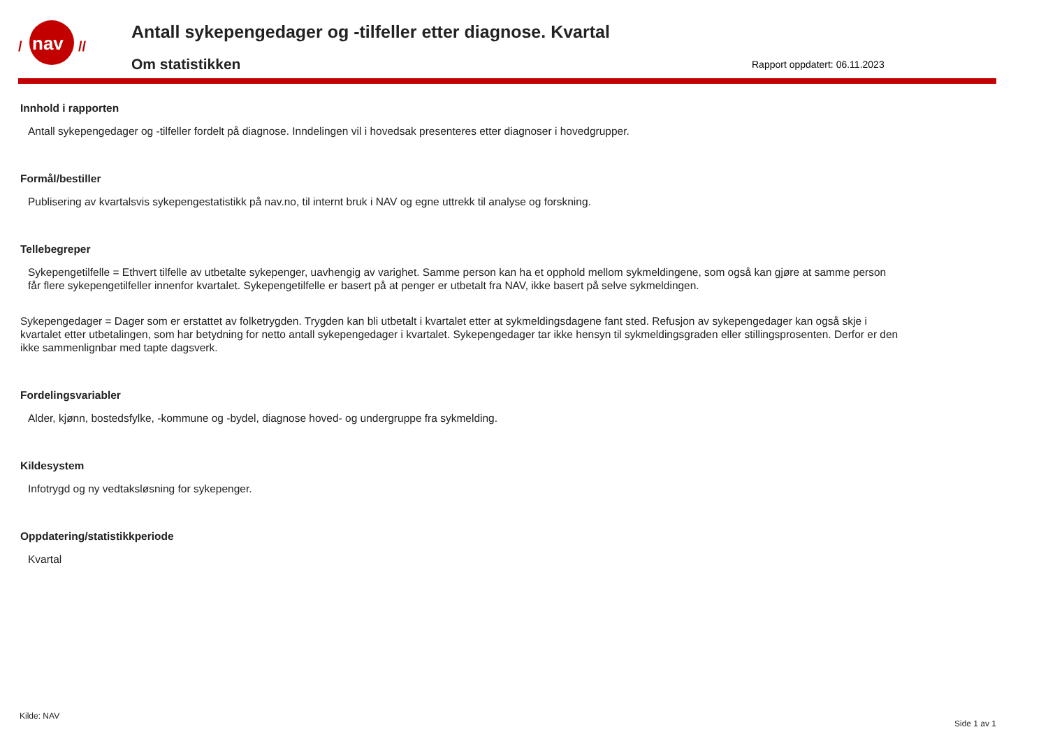nav
/
//
Antall sykepengedager og -tilfeller etter diagnose. Kvartal
Om statistikken
Rapport oppdatert: 06.11.2023
Innhold i rapporten
Antall sykepengedager og -tilfeller fordelt på diagnose. Inndelingen vil i hovedsak presenteres etter diagnoser i hovedgrupper.
Formål/bestiller
Publisering av kvartalsvis sykepengestatistikk på nav.no, til internt bruk i NAV og egne uttrekk til analyse og forskning.
Tellebegreper
Sykepengetilfelle = Ethvert tilfelle av utbetalte sykepenger, uavhengig av varighet. Samme person kan ha et opphold mellom sykmeldingene, som også kan gjøre at samme person får flere sykepengetilfeller innenfor kvartalet. Sykepengetilfelle er basert på at penger er utbetalt fra NAV, ikke basert på selve sykmeldingen.
Sykepengedager = Dager som er erstattet av folketrygden. Trygden kan bli utbetalt i kvartalet etter at sykmeldingsdagene fant sted. Refusjon av sykepengedager kan også skje i kvartalet etter utbetalingen, som har betydning for netto antall sykepengedager i kvartalet. Sykepengedager tar ikke hensyn til sykmeldingsgraden eller stillingsprosenten. Derfor er den ikke sammenlignbar med tapte dagsverk.
Fordelingsvariabler
Alder, kjønn, bostedsfylke, -kommune og -bydel, diagnose hoved- og undergruppe fra sykmelding.
Kildesystem
Infotrygd og ny vedtaksløsning for sykepenger.
Oppdatering/statistikkperiode
Kvartal
Kilde: NAV
Side 1 av 1